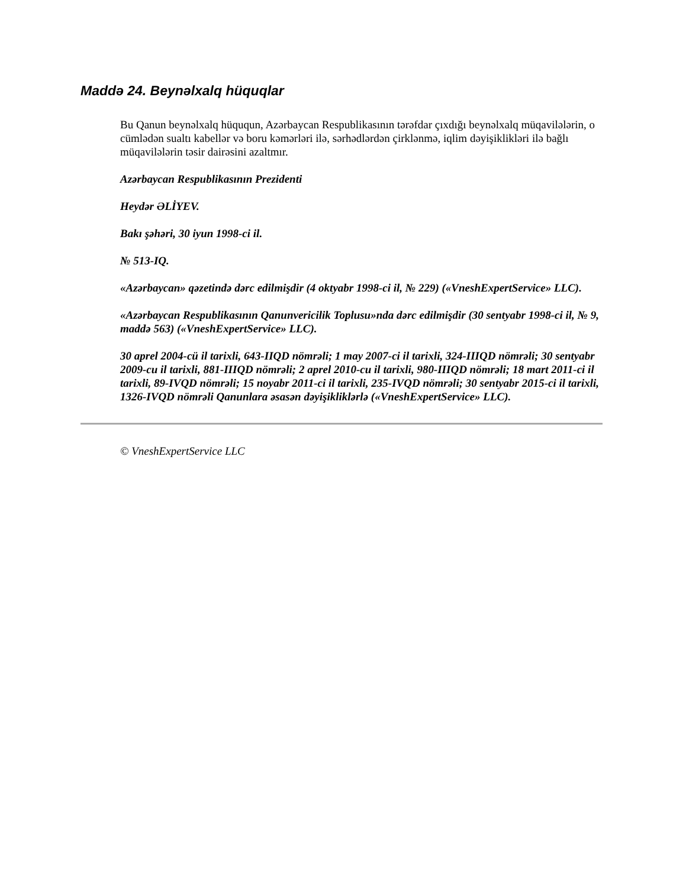Maddə 24. Beynəlxalq hüquqlar
Bu Qanun beynəlxalq hüququn, Azərbaycan Respublikasının tərəfdar çıxdığı beynəlxalq müqavilələrin, o cümlədən sualtı kabellər və boru kəmərləri ilə, sərhədlərdən çirklənmə, iqlim dəyişiklikləri ilə bağlı müqavilələrin təsir dairəsini azaltmır.
Azərbaycan Respublikasının Prezidenti
Heydər ƏLİYEV.
Bakı şəhəri, 30 iyun 1998-ci il.
№ 513-IQ.
«Azərbaycan» qəzetində dərc edilmişdir (4 oktyabr 1998-ci il, № 229) («VneshExpertService» LLC).
«Azərbaycan Respublikasının Qanunvericilik Toplusu»nda dərc edilmişdir (30 sentyabr 1998-ci il, № 9, maddə 563) («VneshExpertService» LLC).
30 aprel 2004-cü il tarixli, 643-IIQD nömrəli; 1 may 2007-ci il tarixli, 324-IIIQD nömrəli; 30 sentyabr 2009-cu il tarixli, 881-IIIQD nömrəli; 2 aprel 2010-cu il tarixli, 980-IIIQD nömrəli; 18 mart 2011-ci il tarixli, 89-IVQD nömrəli; 15 noyabr 2011-ci il tarixli, 235-IVQD nömrəli; 30 sentyabr 2015-ci il tarixli, 1326-IVQD nömrəli Qanunlara əsasən dəyişikliklərlə («VneshExpertService» LLC).
© VneshExpertService LLC